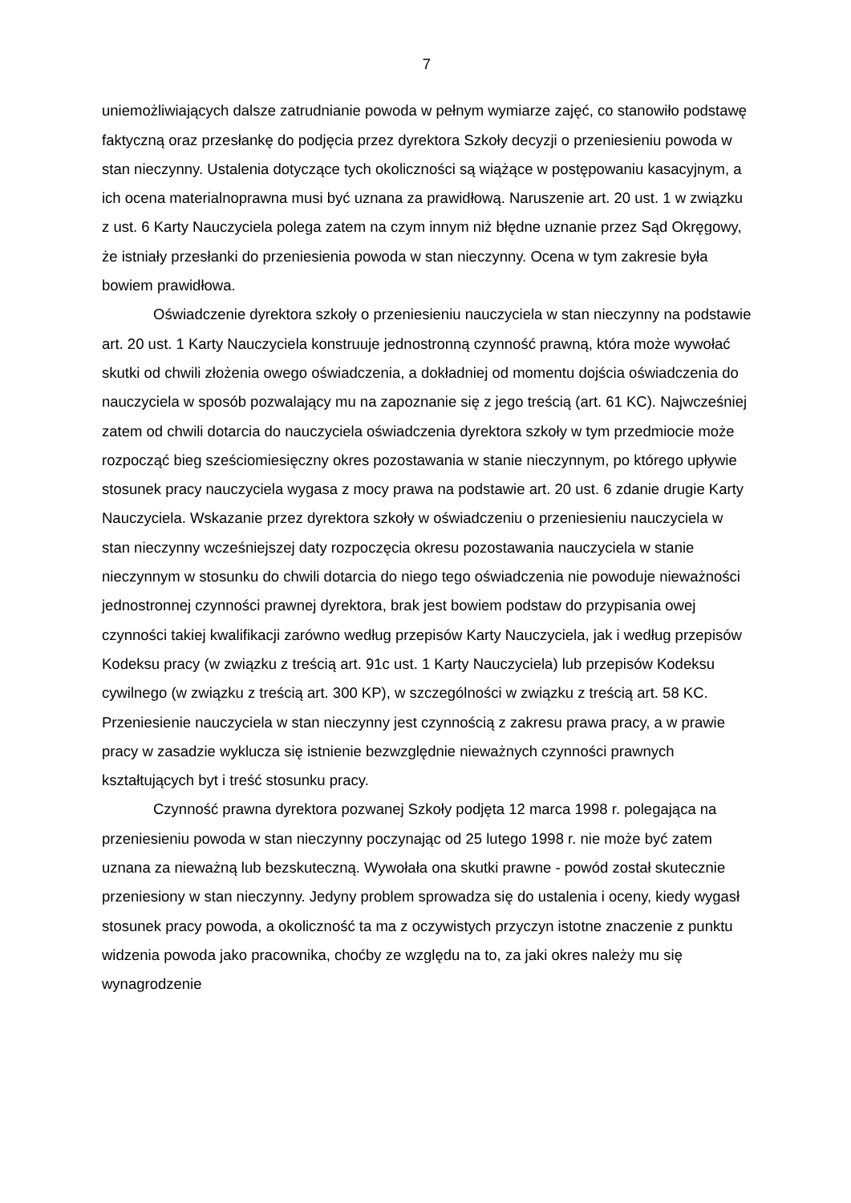7
uniemożliwiających dalsze zatrudnianie powoda w pełnym wymiarze zajęć, co stanowiło podstawę faktyczną oraz przesłankę do podjęcia przez dyrektora Szkoły decyzji o przeniesieniu powoda w stan nieczynny. Ustalenia dotyczące tych okoliczności są wiążące w postępowaniu kasacyjnym, a ich ocena materialnoprawna musi być uznana za prawidłową. Naruszenie art. 20 ust. 1 w związku z ust. 6 Karty Nauczyciela polega zatem na czym innym niż błędne uznanie przez Sąd Okręgowy, że istniały przesłanki do przeniesienia powoda w stan nieczynny. Ocena w tym zakresie była bowiem prawidłowa.
Oświadczenie dyrektora szkoły o przeniesieniu nauczyciela w stan nieczynny na podstawie art. 20 ust. 1 Karty Nauczyciela konstruuje jednostronną czynność prawną, która może wywołać skutki od chwili złożenia owego oświadczenia, a dokładniej od momentu dojścia oświadczenia do nauczyciela w sposób pozwalający mu na zapoznanie się z jego treścią (art. 61 KC). Najwcześniej zatem od chwili dotarcia do nauczyciela oświadczenia dyrektora szkoły w tym przedmiocie może rozpocząć bieg sześciomiesięczny okres pozostawania w stanie nieczynnym, po którego upływie stosunek pracy nauczyciela wygasa z mocy prawa na podstawie art. 20 ust. 6 zdanie drugie Karty Nauczyciela. Wskazanie przez dyrektora szkoły w oświadczeniu o przeniesieniu nauczyciela w stan nieczynny wcześniejszej daty rozpoczęcia okresu pozostawania nauczyciela w stanie nieczynnym w stosunku do chwili dotarcia do niego tego oświadczenia nie powoduje nieważności jednostronnej czynności prawnej dyrektora, brak jest bowiem podstaw do przypisania owej czynności takiej kwalifikacji zarówno według przepisów Karty Nauczyciela, jak i według przepisów Kodeksu pracy (w związku z treścią art. 91c ust. 1 Karty Nauczyciela) lub przepisów Kodeksu cywilnego (w związku z treścią art. 300 KP), w szczególności w związku z treścią art. 58 KC. Przeniesienie nauczyciela w stan nieczynny jest czynnością z zakresu prawa pracy, a w prawie pracy w zasadzie wyklucza się istnienie bezwzględnie nieważnych czynności prawnych kształtujących byt i treść stosunku pracy.
Czynność prawna dyrektora pozwanej Szkoły podjęta 12 marca 1998 r. polegająca na przeniesieniu powoda w stan nieczynny poczynając od 25 lutego 1998 r. nie może być zatem uznana za nieważną lub bezskuteczną. Wywołała ona skutki prawne - powód został skutecznie przeniesiony w stan nieczynny. Jedyny problem sprowadza się do ustalenia i oceny, kiedy wygasł stosunek pracy powoda, a okoliczność ta ma z oczywistych przyczyn istotne znaczenie z punktu widzenia powoda jako pracownika, choćby ze względu na to, za jaki okres należy mu się wynagrodzenie